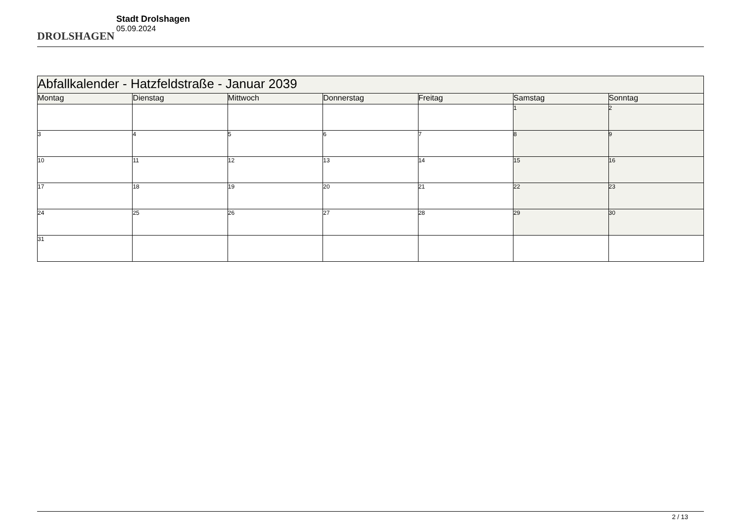DROLSHAGEN
Stadt Drolshagen
05.09.2024
| Abfallkalender - Hatzfeldstraße - Januar 2039 | | | | | | |
| Montag | Dienstag | Mittwoch | Donnerstag | Freitag | Samstag | Sonntag |
| | | | | | 1 | 2 |
| 3 | 4 | 5 | 6 | 7 | 8 | 9 |
| 10 | 11 | 12 | 13 | 14 | 15 | 16 |
| 17 | 18 | 19 | 20 | 21 | 22 | 23 |
| 24 | 25 | 26 | 27 | 28 | 29 | 30 |
| 31 | | | | | | |
2 / 13